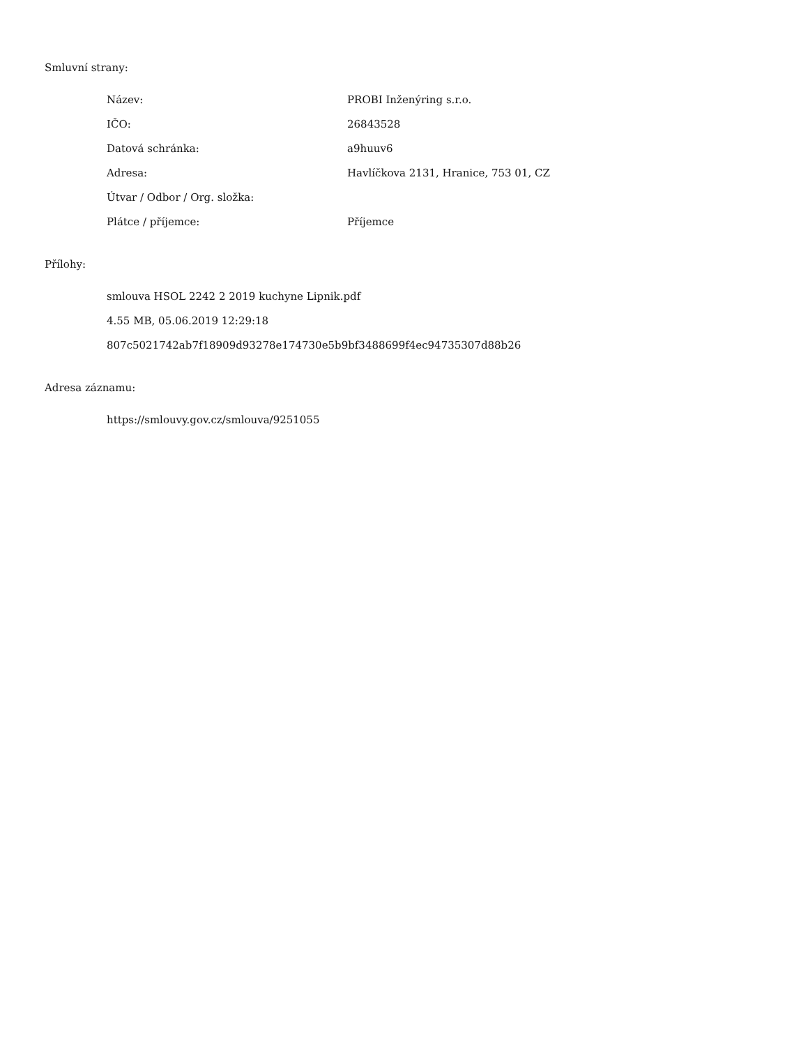Smluvní strany:
| Název: | PROBI Inženýring s.r.o. |
| IČO: | 26843528 |
| Datová schránka: | a9huuv6 |
| Adresa: | Havlíčkova 2131, Hranice, 753 01, CZ |
| Útvar / Odbor / Org. složka: | |
| Plátce / příjemce: | Příjemce |
Přílohy:
smlouva HSOL 2242 2 2019 kuchyne Lipnik.pdf
4.55 MB, 05.06.2019 12:29:18
807c5021742ab7f18909d93278e174730e5b9bf3488699f4ec94735307d88b26
Adresa záznamu:
https://smlouvy.gov.cz/smlouva/9251055